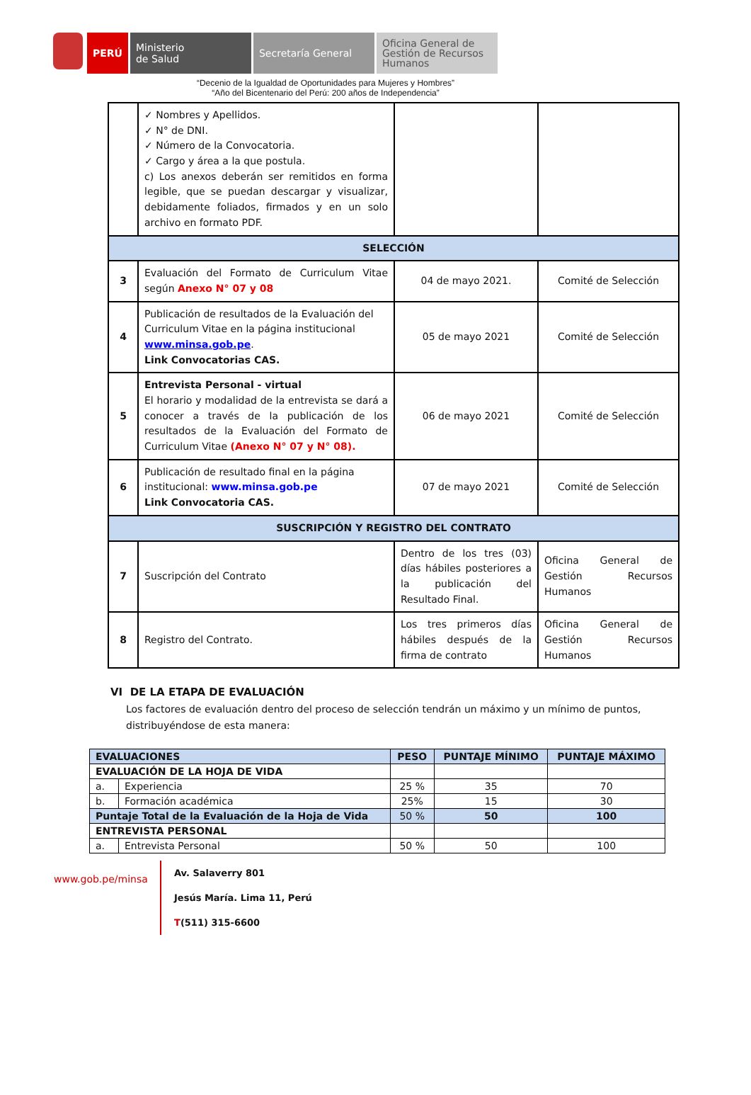PERÚ Ministerio
de Salud
Secretaría General
Oficina General de Gestión de Recursos Humanos
“Decenio de la Igualdad de Oportunidades para Mujeres y Hombres”
“Año del Bicentenario del Perú: 200 años de Independencia”
| | ✓ Nombres y Apellidos. ✓ N° de DNI. ✓ Número de la Convocatoria. ✓ Cargo y área a la que postula. c) Los anexos deberán ser remitidos en forma legible, que se puedan descargar y visualizar, debidamente foliados, firmados y en un solo archivo en formato PDF. | | |
| SELECCIÓN | | | |
| 3 | Evaluación del Formato de Curriculum Vitae según Anexo N° 07 y 08 | 04 de mayo 2021. | Comité de Selección |
| 4 | Publicación de resultados de la Evaluación del Curriculum Vitae en la página institucional www.minsa.gob.pe . Link Convocatorias CAS. | 05 de mayo 2021 | Comité de Selección |
| 5 | Entrevista Personal - virtual El horario y modalidad de la entrevista se dará a conocer a través de la publicación de los resultados de la Evaluación del Formato de Curriculum Vitae (Anexo N° 07 y N° 08). | 06 de mayo 2021 | Comité de Selección |
| 6 | Publicación de resultado final en la página institucional: www.minsa.gob.pe Link Convocatoria CAS. | 07 de mayo 2021 | Comité de Selección |
| SUSCRIPCIÓN Y REGISTRO DEL CONTRATO | | | |
| 7 | Suscripción del Contrato | Dentro de los tres (03) días hábiles posteriores a la publicación del Resultado Final. | Oficina General de Gestión Recursos Humanos |
| 8 | Registro del Contrato. | Los tres primeros días hábiles después de la firma de contrato | Oficina General de Gestión Recursos Humanos |
VI DE LA ETAPA DE EVALUACIÓN
Los factores de evaluación dentro del proceso de selección tendrán un máximo y un mínimo de puntos, distribuyéndose de esta manera:
| EVALUACIONES | | PESO | PUNTAJE MÍNIMO | PUNTAJE MÁXIMO |
| --- | --- | --- | --- | --- |
| EVALUACIÓN DE LA HOJA DE VIDA | | | | |
| a. | Experiencia | 25 % | 35 | 70 |
| b. | Formación académica | 25% | 15 | 30 |
| Puntaje Total de la Evaluación de la Hoja de Vida | | 50 % | 50 | 100 |
| ENTREVISTA PERSONAL | | | | |
| a. | Entrevista Personal | 50 % | 50 | 100 |
www.gob.pe/minsa
Av. Salaverry 801
Jesús María. Lima 11, Perú
T(511) 315-6600